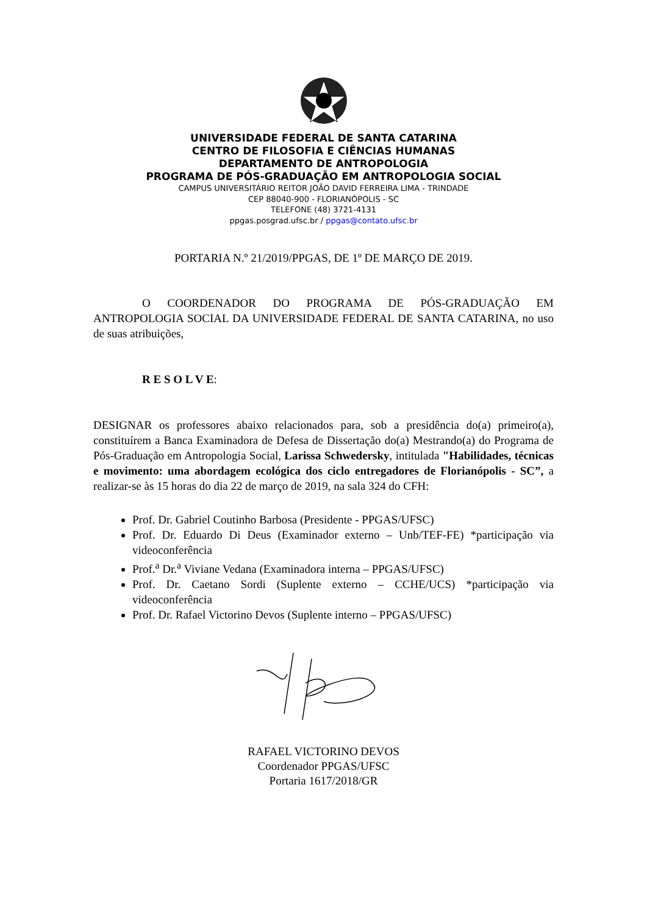UNIVERSIDADE FEDERAL DE SANTA CATARINA
CENTRO DE FILOSOFIA E CIÊNCIAS HUMANAS
DEPARTAMENTO DE ANTROPOLOGIA
PROGRAMA DE PÓS-GRADUAÇÃO EM ANTROPOLOGIA SOCIAL
CAMPUS UNIVERSITÁRIO REITOR JOÃO DAVID FERREIRA LIMA - TRINDADE
CEP 88040-900 - FLORIANÓPOLIS - SC
TELEFONE (48) 3721-4131
ppgas.posgrad.ufsc.br / ppgas@contato.ufsc.br
PORTARIA N.º 21/2019/PPGAS, DE 1º DE MARÇO DE 2019.
O COORDENADOR DO PROGRAMA DE PÓS-GRADUAÇÃO EM ANTROPOLOGIA SOCIAL DA UNIVERSIDADE FEDERAL DE SANTA CATARINA, no uso de suas atribuições,
R E S O L V E:
DESIGNAR os professores abaixo relacionados para, sob a presidência do(a) primeiro(a), constituírem a Banca Examinadora de Defesa de Dissertação do(a) Mestrando(a) do Programa de Pós-Graduação em Antropologia Social, Larissa Schwedersky, intitulada "Habilidades, técnicas e movimento: uma abordagem ecológica dos ciclo entregadores de Florianópolis - SC”, a realizar-se às 15 horas do dia 22 de março de 2019, na sala 324 do CFH:
Prof. Dr. Gabriel Coutinho Barbosa (Presidente - PPGAS/UFSC)
Prof. Dr. Eduardo Di Deus (Examinador externo – Unb/TEF-FE) *participação via videoconferência
Prof.<sup>a</sup> Dr.<sup>a</sup> Viviane Vedana (Examinadora interna – PPGAS/UFSC)
Prof. Dr. Caetano Sordi (Suplente externo – CCHE/UCS) *participação via videoconferência
Prof. Dr. Rafael Victorino Devos (Suplente interno – PPGAS/UFSC)
RAFAEL VICTORINO DEVOS
Coordenador PPGAS/UFSC
Portaria 1617/2018/GR